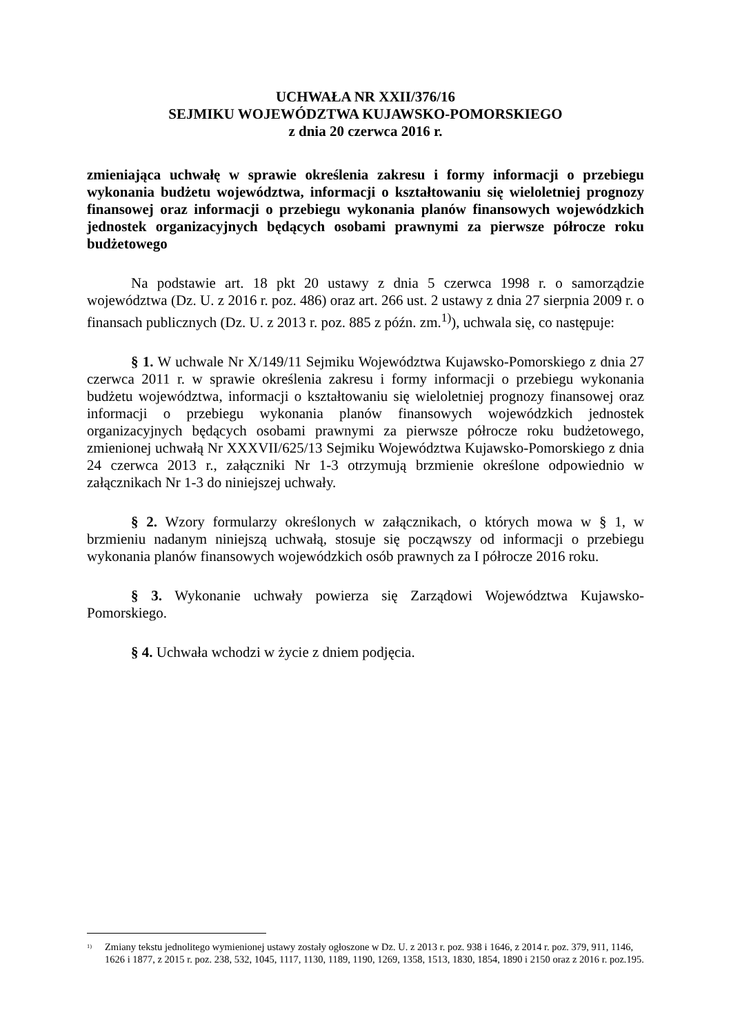UCHWAŁA NR XXII/376/16
SEJMIKU WOJEWÓDZTWA KUJAWSKO-POMORSKIEGO
z dnia 20 czerwca 2016 r.
zmieniająca uchwałę w sprawie określenia zakresu i formy informacji o przebiegu wykonania budżetu województwa, informacji o kształtowaniu się wieloletniej prognozy finansowej oraz informacji o przebiegu wykonania planów finansowych wojewódzkich jednostek organizacyjnych będących osobami prawnymi za pierwsze półrocze roku budżetowego
Na podstawie art. 18 pkt 20 ustawy z dnia 5 czerwca 1998 r. o samorządzie województwa (Dz. U. z 2016 r. poz. 486) oraz art. 266 ust. 2 ustawy z dnia 27 sierpnia 2009 r. o finansach publicznych (Dz. U. z 2013 r. poz. 885 z późn. zm.<sup>1)</sup>), uchwala się, co następuje:
§ 1. W uchwale Nr X/149/11 Sejmiku Województwa Kujawsko-Pomorskiego z dnia 27 czerwca 2011 r. w sprawie określenia zakresu i formy informacji o przebiegu wykonania budżetu województwa, informacji o kształtowaniu się wieloletniej prognozy finansowej oraz informacji o przebiegu wykonania planów finansowych wojewódzkich jednostek organizacyjnych będących osobami prawnymi za pierwsze półrocze roku budżetowego, zmienionej uchwałą Nr XXXVII/625/13 Sejmiku Województwa Kujawsko-Pomorskiego z dnia 24 czerwca 2013 r., załączniki Nr 1-3 otrzymują brzmienie określone odpowiednio w załącznikach Nr 1-3 do niniejszej uchwały.
§ 2. Wzory formularzy określonych w załącznikach, o których mowa w § 1, w brzmieniu nadanym niniejszą uchwałą, stosuje się począwszy od informacji o przebiegu wykonania planów finansowych wojewódzkich osób prawnych za I półrocze 2016 roku.
§ 3. Wykonanie uchwały powierza się Zarządowi Województwa Kujawsko-Pomorskiego.
§ 4. Uchwała wchodzi w życie z dniem podjęcia.
<sup>1)</sup> Zmiany tekstu jednolitego wymienionej ustawy zostały ogłoszone w Dz. U. z 2013 r. poz. 938 i 1646, z 2014 r. poz. 379, 911, 1146, 1626 i 1877, z 2015 r. poz. 238, 532, 1045, 1117, 1130, 1189, 1190, 1269, 1358, 1513, 1830, 1854, 1890 i 2150 oraz z 2016 r. poz.195.